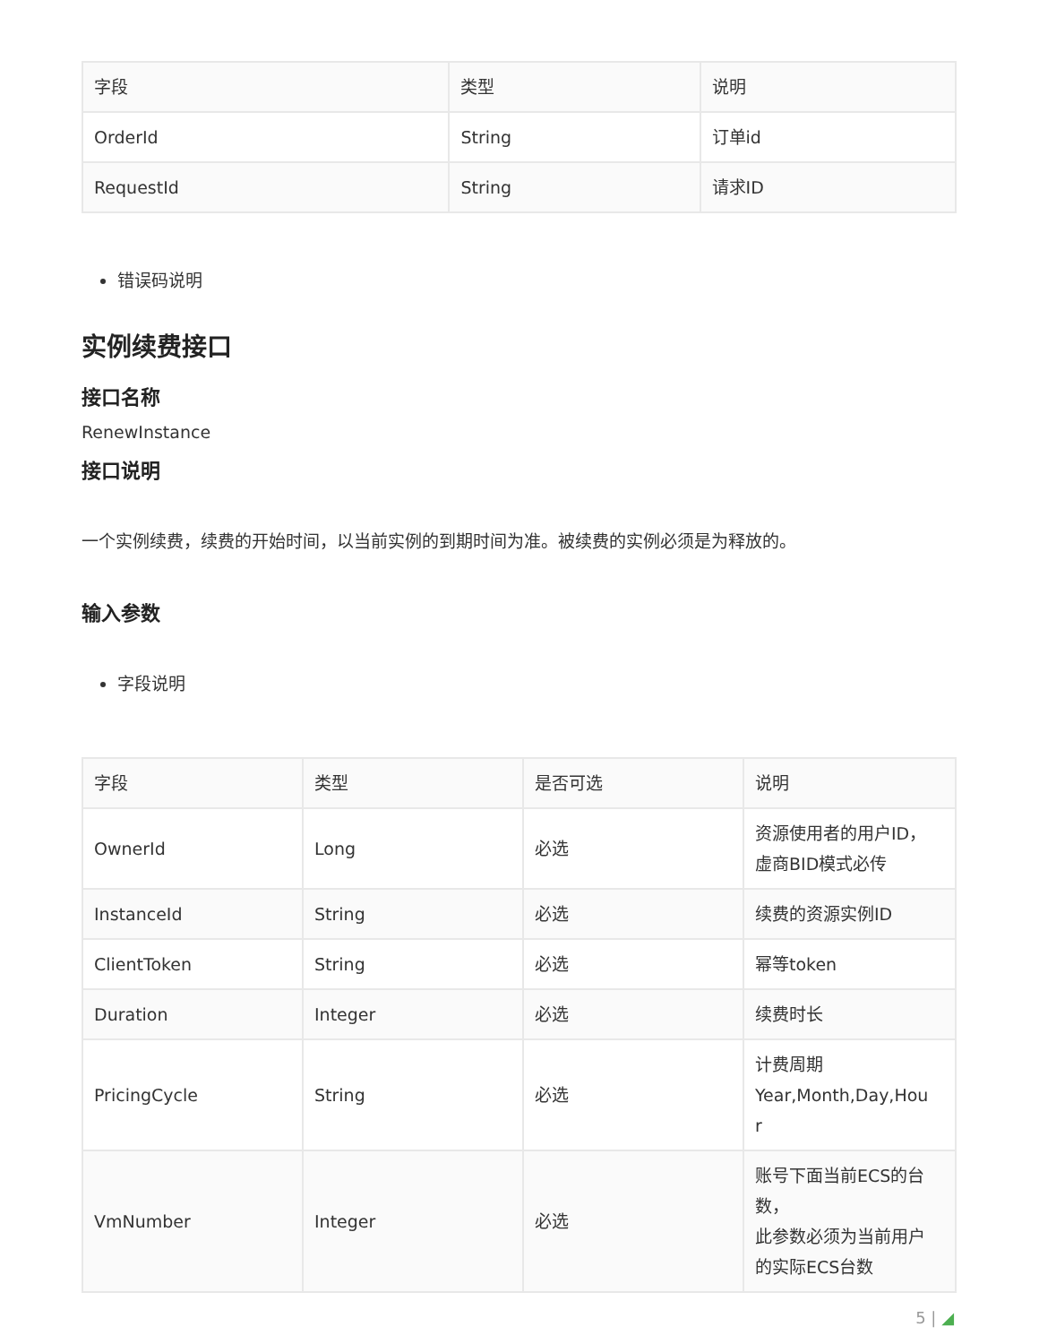| 字段 | 类型 | 说明 |
| --- | --- | --- |
| OrderId | String | 订单id |
| RequestId | String | 请求ID |
错误码说明
实例续费接口
接口名称
RenewInstance
接口说明
一个实例续费，续费的开始时间，以当前实例的到期时间为准。被续费的实例必须是为释放的。
输入参数
字段说明
| 字段 | 类型 | 是否可选 | 说明 |
| --- | --- | --- | --- |
| OwnerId | Long | 必选 | 资源使用者的用户ID， 虚商BID模式必传 |
| InstanceId | String | 必选 | 续费的资源实例ID |
| ClientToken | String | 必选 | 幂等token |
| Duration | Integer | 必选 | 续费时长 |
| PricingCycle | String | 必选 | 计费周期 Year,Month,Day,Hou r |
| VmNumber | Integer | 必选 | 账号下面当前ECS的台 数， 此参数必须为当前用户 的实际ECS台数 |
5 | ◢